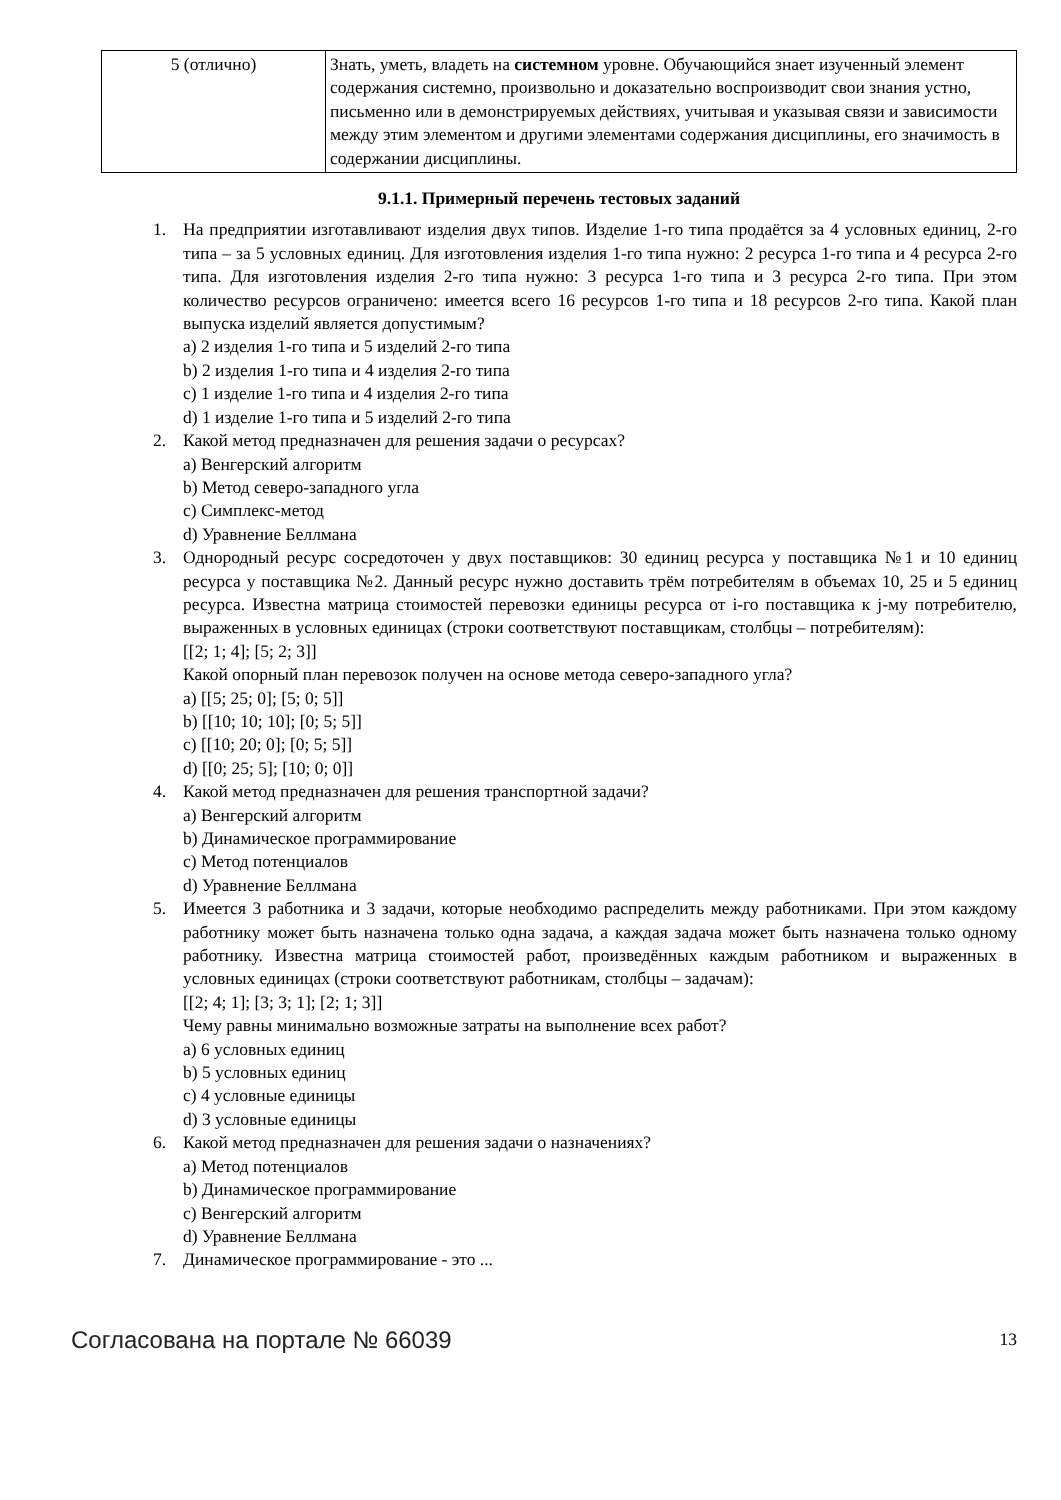| 5 (отлично) | Знать, уметь, владеть на системном уровне. Обучающийся знает изученный элемент содержания системно, произвольно и доказательно воспроизводит свои знания устно, письменно или в демонстрируемых действиях, учитывая и указывая связи и зависимости между этим элементом и другими элементами содержания дисциплины, его значимость в содержании дисциплины. |
9.1.1. Примерный перечень тестовых заданий
1. На предприятии изготавливают изделия двух типов. Изделие 1-го типа продаётся за 4 условных единиц, 2-го типа – за 5 условных единиц. Для изготовления изделия 1-го типа нужно: 2 ресурса 1-го типа и 4 ресурса 2-го типа. Для изготовления изделия 2-го типа нужно: 3 ресурса 1-го типа и 3 ресурса 2-го типа. При этом количество ресурсов ограничено: имеется всего 16 ресурсов 1-го типа и 18 ресурсов 2-го типа. Какой план выпуска изделий является допустимым?
a) 2 изделия 1-го типа и 5 изделий 2-го типа
b) 2 изделия 1-го типа и 4 изделия 2-го типа
c) 1 изделие 1-го типа и 4 изделия 2-го типа
d) 1 изделие 1-го типа и 5 изделий 2-го типа
2. Какой метод предназначен для решения задачи о ресурсах?
a) Венгерский алгоритм
b) Метод северо-западного угла
c) Симплекс-метод
d) Уравнение Беллмана
3. Однородный ресурс сосредоточен у двух поставщиков: 30 единиц ресурса у поставщика №1 и 10 единиц ресурса у поставщика №2. Данный ресурс нужно доставить трём потребителям в объемах 10, 25 и 5 единиц ресурса. Известна матрица стоимостей перевозки единицы ресурса от i-го поставщика к j-му потребителю, выраженных в условных единицах (строки соответствуют поставщикам, столбцы – потребителям):
[[2; 1; 4]; [5; 2; 3]]
Какой опорный план перевозок получен на основе метода северо-западного угла?
a) [[5; 25; 0]; [5; 0; 5]]
b) [[10; 10; 10]; [0; 5; 5]]
c) [[10; 20; 0]; [0; 5; 5]]
d) [[0; 25; 5]; [10; 0; 0]]
4. Какой метод предназначен для решения транспортной задачи?
a) Венгерский алгоритм
b) Динамическое программирование
c) Метод потенциалов
d) Уравнение Беллмана
5. Имеется 3 работника и 3 задачи, которые необходимо распределить между работниками. При этом каждому работнику может быть назначена только одна задача, а каждая задача может быть назначена только одному работнику. Известна матрица стоимостей работ, произведённых каждым работником и выраженных в условных единицах (строки соответствуют работникам, столбцы – задачам):
[[2; 4; 1]; [3; 3; 1]; [2; 1; 3]]
Чему равны минимально возможные затраты на выполнение всех работ?
a) 6 условных единиц
b) 5 условных единиц
c) 4 условные единицы
d) 3 условные единицы
6. Какой метод предназначен для решения задачи о назначениях?
a) Метод потенциалов
b) Динамическое программирование
c) Венгерский алгоритм
d) Уравнение Беллмана
7. Динамическое программирование - это ...
Согласована на портале № 66039 13